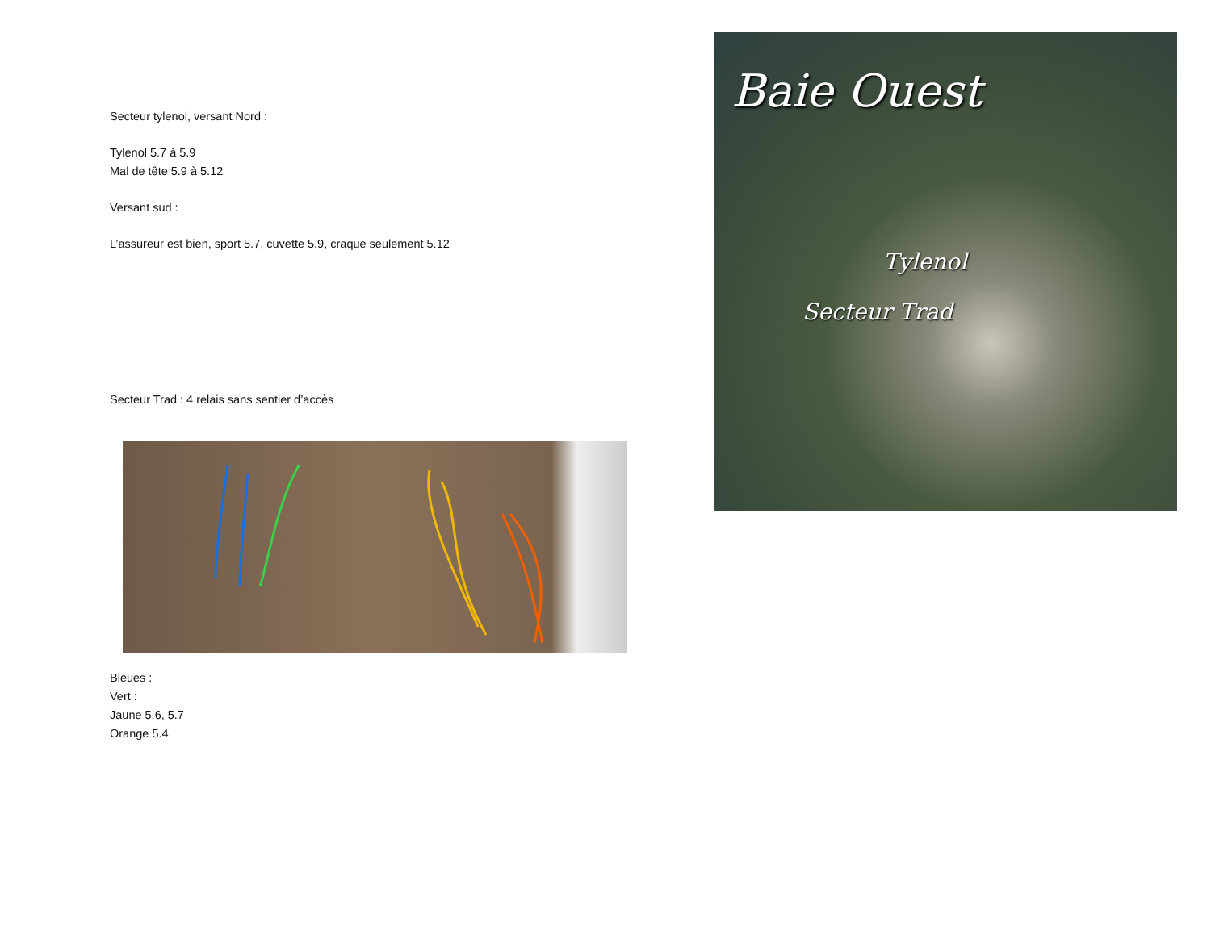Secteur tylenol, versant Nord :
Tylenol 5.7 à 5.9
Mal de tête 5.9 à 5.12
Versant sud :
L’assureur est bien, sport 5.7, cuvette 5.9, craque seulement 5.12
Secteur Trad : 4 relais sans sentier d’accès
Bleues :
Vert :
Jaune 5.6, 5.7
Orange 5.4
Baie Ouest
Tylenol
Secteur Trad